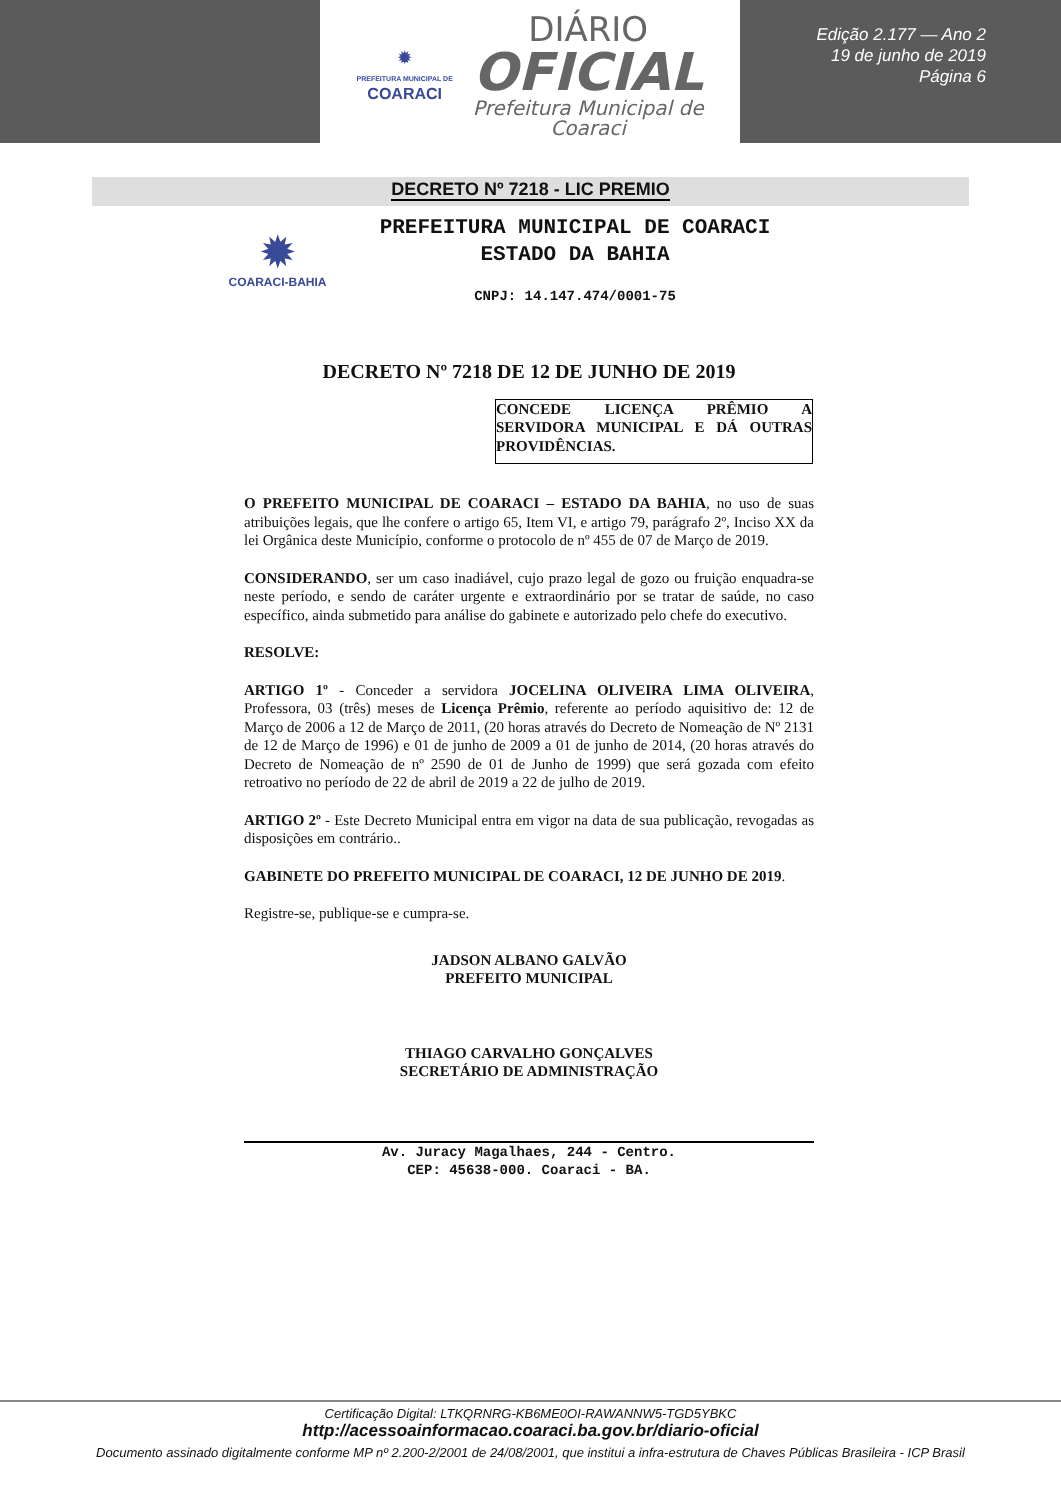✹
PREFEITURA MUNICIPAL DE
COARACI
DIÁRIO
OFICIAL
Prefeitura Municipal de
Coaraci
Edição 2.177 — Ano 2
19 de junho de 2019
Página 6
DECRETO Nº 7218 - LIC PREMIO
✹
COARACI-BAHIA
PREFEITURA MUNICIPAL DE COARACI
ESTADO DA BAHIA
CNPJ: 14.147.474/0001-75
DECRETO Nº 7218 DE 12 DE JUNHO DE 2019
CONCEDE LICENÇA PRÊMIO A SERVIDORA MUNICIPAL E DÁ OUTRAS PROVIDÊNCIAS.
O PREFEITO MUNICIPAL DE COARACI – ESTADO DA BAHIA, no uso de suas atribuições legais, que lhe confere o artigo 65, Item VI, e artigo 79, parágrafo 2º, Inciso XX da lei Orgânica deste Município, conforme o protocolo de nº 455 de 07 de Março de 2019.
CONSIDERANDO, ser um caso inadiável, cujo prazo legal de gozo ou fruição enquadra-se neste período, e sendo de caráter urgente e extraordinário por se tratar de saúde, no caso específico, ainda submetido para análise do gabinete e autorizado pelo chefe do executivo.
RESOLVE:
ARTIGO 1º - Conceder a servidora JOCELINA OLIVEIRA LIMA OLIVEIRA, Professora, 03 (três) meses de Licença Prêmio, referente ao período aquisitivo de: 12 de Março de 2006 a 12 de Março de 2011, (20 horas através do Decreto de Nomeação de Nº 2131 de 12 de Março de 1996) e 01 de junho de 2009 a 01 de junho de 2014, (20 horas através do Decreto de Nomeação de nº 2590 de 01 de Junho de 1999) que será gozada com efeito retroativo no período de 22 de abril de 2019 a 22 de julho de 2019.
ARTIGO 2º - Este Decreto Municipal entra em vigor na data de sua publicação, revogadas as disposições em contrário..
GABINETE DO PREFEITO MUNICIPAL DE COARACI, 12 DE JUNHO DE 2019.
Registre-se, publique-se e cumpra-se.
JADSON ALBANO GALVÃO
PREFEITO MUNICIPAL
THIAGO CARVALHO GONÇALVES
SECRETÁRIO DE ADMINISTRAÇÃO
Av. Juracy Magalhaes, 244 - Centro.
CEP: 45638-000. Coaraci - BA.
Certificação Digital: LTKQRNRG-KB6ME0OI-RAWANNW5-TGD5YBKC
http://acessoainformacao.coaraci.ba.gov.br/diario-oficial
Documento assinado digitalmente conforme MP nº 2.200-2/2001 de 24/08/2001, que institui a infra-estrutura de Chaves Públicas Brasileira - ICP Brasil